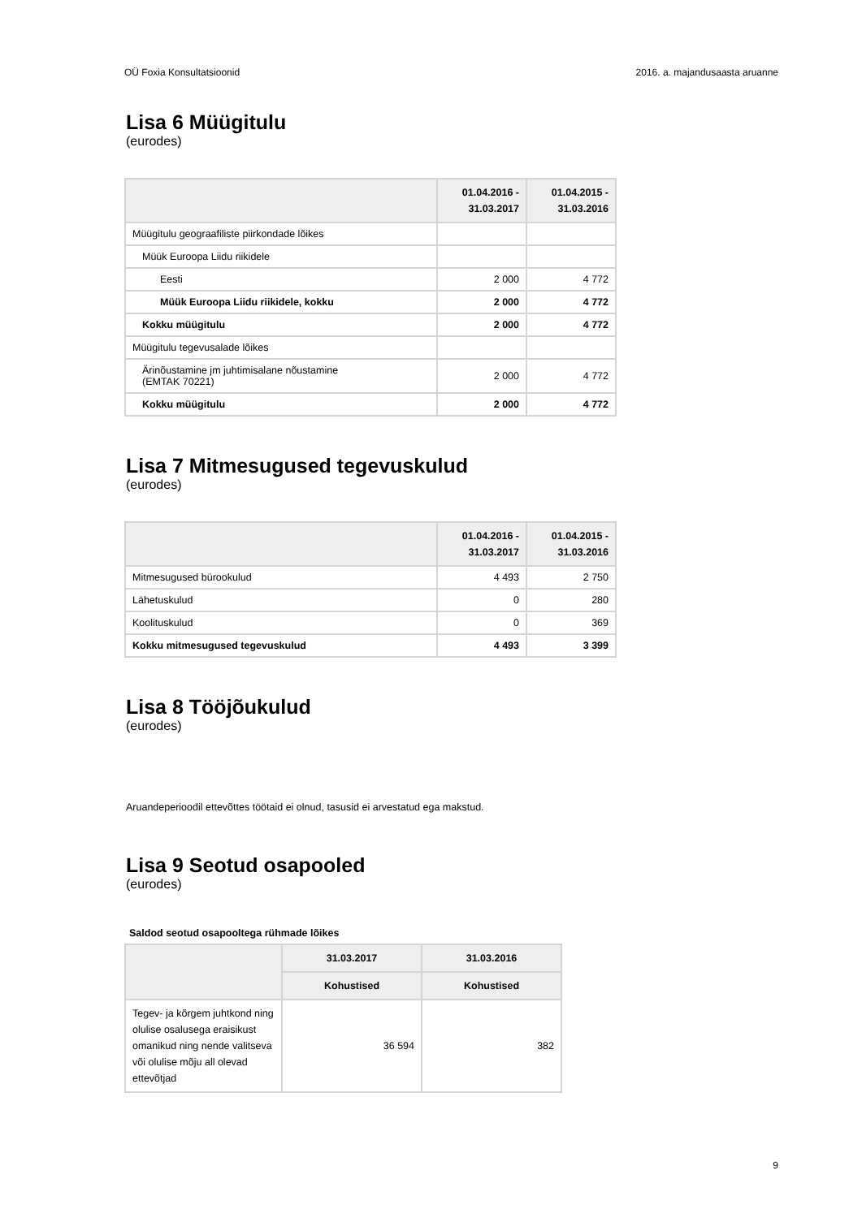OÜ Foxia Konsultatsioonid 2016. a. majandusaasta aruanne
Lisa 6 Müügitulu
(eurodes)
| | 01.04.2016 - 31.03.2017 | 01.04.2015 - 31.03.2016 |
| --- | --- | --- |
| Müügitulu geograafiliste piirkondade lõikes | | |
| Müük Euroopa Liidu riikidele | | |
| Eesti | 2 000 | 4 772 |
| Müük Euroopa Liidu riikidele, kokku | 2 000 | 4 772 |
| Kokku müügitulu | 2 000 | 4 772 |
| Müügitulu tegevusalade lõikes | | |
| Ärinõustamine jm juhtimisalane nõustamine (EMTAK 70221) | 2 000 | 4 772 |
| Kokku müügitulu | 2 000 | 4 772 |
Lisa 7 Mitmesugused tegevuskulud
(eurodes)
| | 01.04.2016 - 31.03.2017 | 01.04.2015 - 31.03.2016 |
| --- | --- | --- |
| Mitmesugused bürookulud | 4 493 | 2 750 |
| Lähetuskulud | 0 | 280 |
| Koolituskulud | 0 | 369 |
| Kokku mitmesugused tegevuskulud | 4 493 | 3 399 |
Lisa 8 Tööjõukulud
(eurodes)
Aruandeperioodil ettevõttes töötaid ei olnud, tasusid ei arvestatud ega makstud.
Lisa 9 Seotud osapooled
(eurodes)
Saldod seotud osapooltega rühmade lõikes
| | 31.03.2017 | 31.03.2016 |
| --- | --- | --- |
| | Kohustised | Kohustised |
| Tegev- ja kõrgem juhtkond ning olulise osalusega eraisikust omanikud ning nende valitseva või olulise mõju all olevad ettevõtjad | 36 594 | 382 |
9